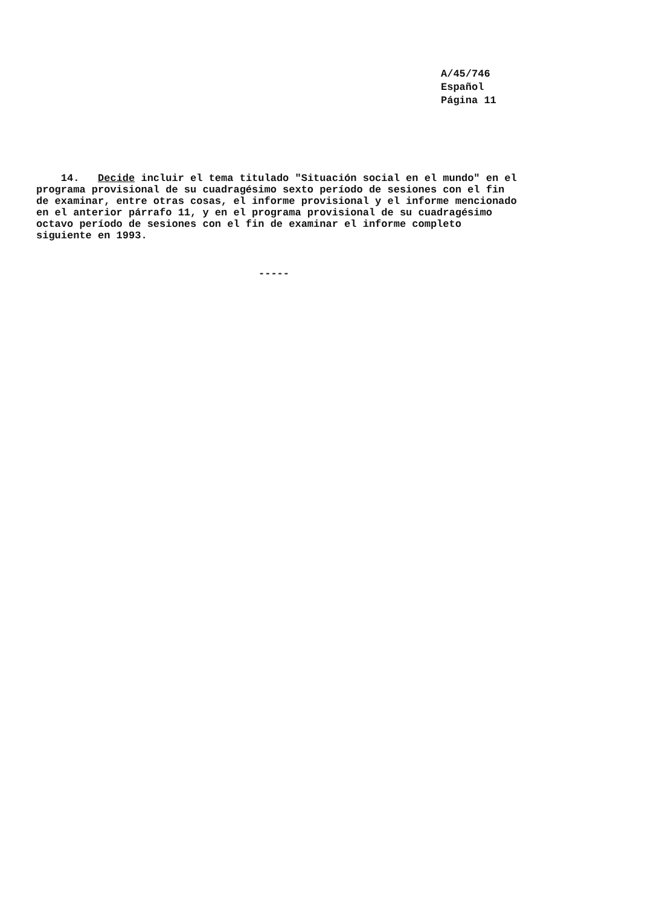A/45/746
Español
Página 11
14. Decide incluir el tema titulado "Situación social en el mundo" en el programa provisional de su cuadragésimo sexto período de sesiones con el fin de examinar, entre otras cosas, el informe provisional y el informe mencionado en el anterior párrafo 11, y en el programa provisional de su cuadragésimo octavo período de sesiones con el fin de examinar el informe completo siguiente en 1993.
-----